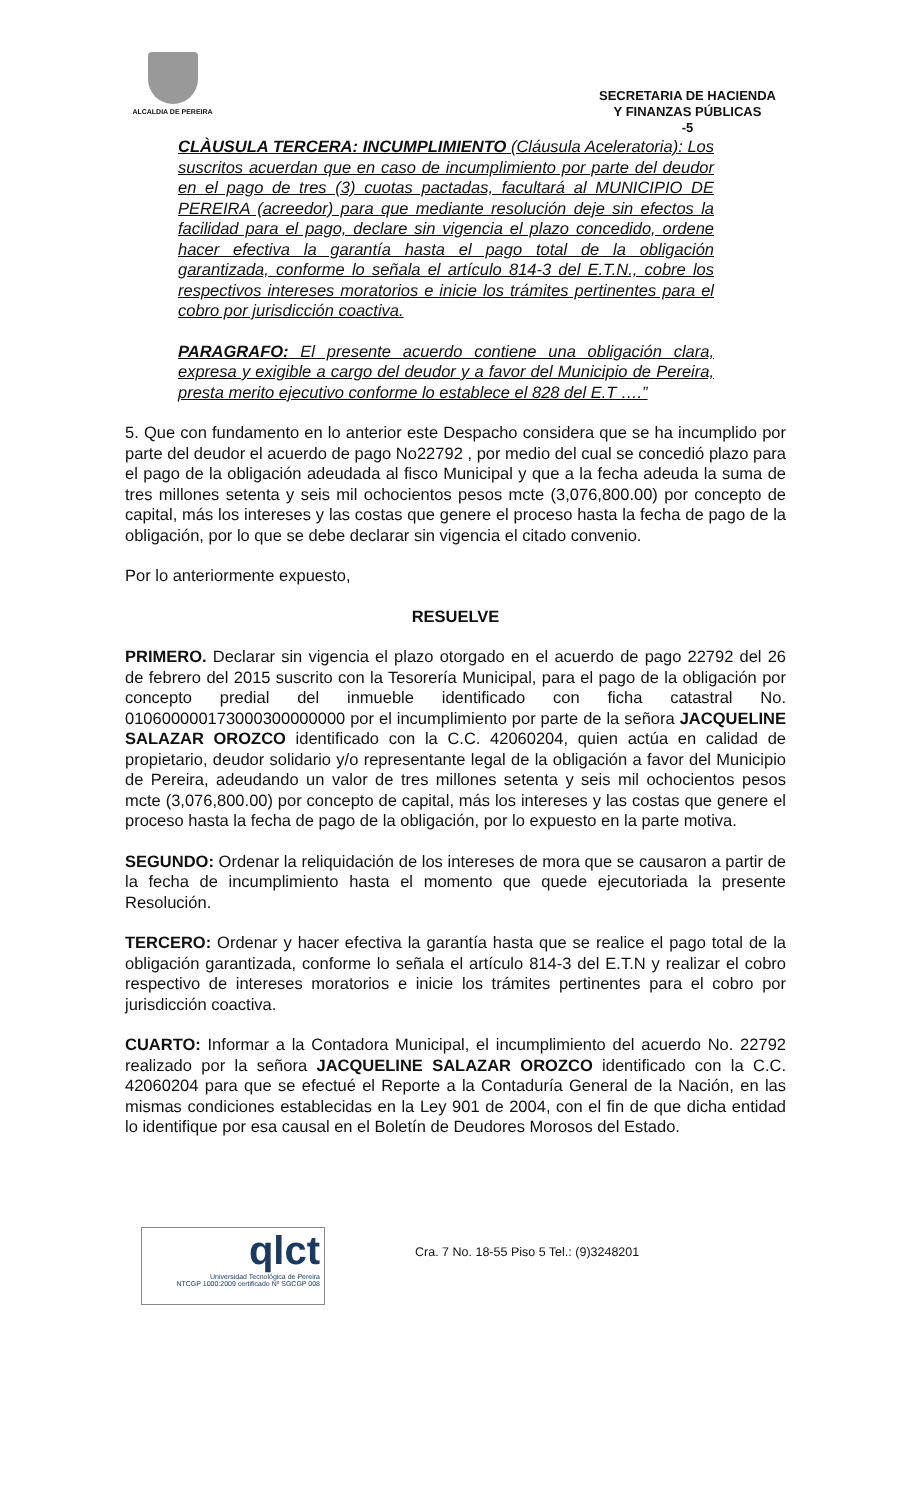ALCALDIA DE PEREIRA
SECRETARIA DE HACIENDA
Y FINANZAS PÚBLICAS
-5
CLÀUSULA TERCERA: INCUMPLIMIENTO (Cláusula Aceleratoria): Los suscritos acuerdan que en caso de incumplimiento por parte del deudor en el pago de tres (3) cuotas pactadas, facultará al MUNICIPIO DE PEREIRA (acreedor) para que mediante resolución deje sin efectos la facilidad para el pago, declare sin vigencia el plazo concedido, ordene hacer efectiva la garantía hasta el pago total de la obligación garantizada, conforme lo señala el artículo 814-3 del E.T.N., cobre los respectivos intereses moratorios e inicie los trámites pertinentes para el cobro por jurisdicción coactiva.
PARAGRAFO: El presente acuerdo contiene una obligación clara, expresa y exigible a cargo del deudor y a favor del Municipio de Pereira, presta merito ejecutivo conforme lo establece el 828 del E.T ….”
5. Que con fundamento en lo anterior este Despacho considera que se ha incumplido por parte del deudor el acuerdo de pago No22792 , por medio del cual se concedió plazo para el pago de la obligación adeudada al fisco Municipal y que a la fecha adeuda la suma de tres millones setenta y seis mil ochocientos pesos mcte (3,076,800.00) por concepto de capital, más los intereses y las costas que genere el proceso hasta la fecha de pago de la obligación, por lo que se debe declarar sin vigencia el citado convenio.
Por lo anteriormente expuesto,
RESUELVE
PRIMERO. Declarar sin vigencia el plazo otorgado en el acuerdo de pago 22792 del 26 de febrero del 2015 suscrito con la Tesorería Municipal, para el pago de la obligación por concepto predial del inmueble identificado con ficha catastral No. 010600000173000300000000 por el incumplimiento por parte de la señora JACQUELINE SALAZAR OROZCO identificado con la C.C. 42060204, quien actúa en calidad de propietario, deudor solidario y/o representante legal de la obligación a favor del Municipio de Pereira, adeudando un valor de tres millones setenta y seis mil ochocientos pesos mcte (3,076,800.00) por concepto de capital, más los intereses y las costas que genere el proceso hasta la fecha de pago de la obligación, por lo expuesto en la parte motiva.
SEGUNDO: Ordenar la reliquidación de los intereses de mora que se causaron a partir de la fecha de incumplimiento hasta el momento que quede ejecutoriada la presente Resolución.
TERCERO: Ordenar y hacer efectiva la garantía hasta que se realice el pago total de la obligación garantizada, conforme lo señala el artículo 814-3 del E.T.N y realizar el cobro respectivo de intereses moratorios e inicie los trámites pertinentes para el cobro por jurisdicción coactiva.
CUARTO: Informar a la Contadora Municipal, el incumplimiento del acuerdo No. 22792 realizado por la señora JACQUELINE SALAZAR OROZCO identificado con la C.C. 42060204 para que se efectué el Reporte a la Contaduría General de la Nación, en las mismas condiciones establecidas en la Ley 901 de 2004, con el fin de que dicha entidad lo identifique por esa causal en el Boletín de Deudores Morosos del Estado.
qlct
Universidad Tecnológica de Pereira
NTCGP 1000:2009 certificado Nº SGCGP 008
Cra. 7 No. 18-55 Piso 5 Tel.: (9)3248201